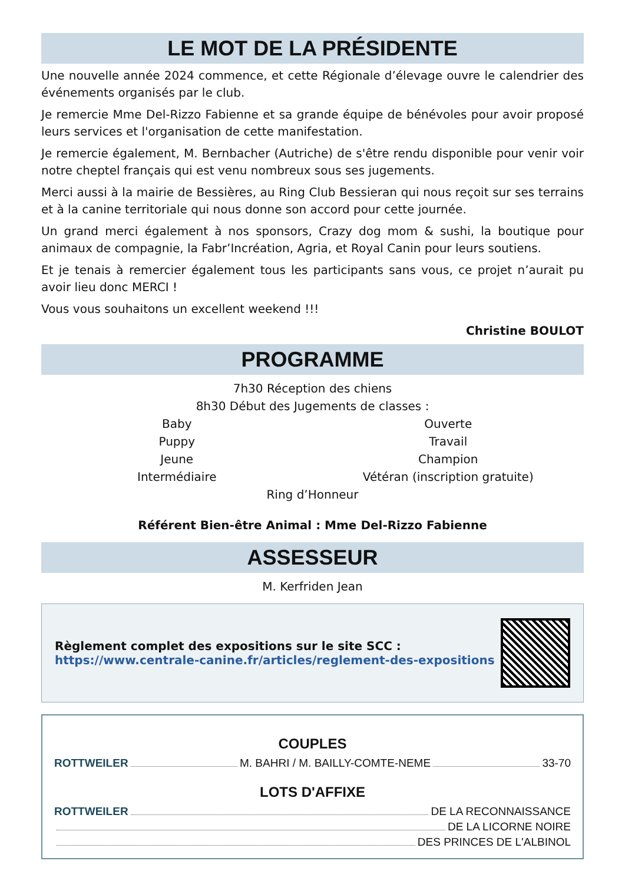LE MOT DE LA PRÉSIDENTE
Une nouvelle année 2024 commence, et cette Régionale d’élevage ouvre le calendrier des événements organisés par le club.
Je remercie Mme Del-Rizzo Fabienne et sa grande équipe de bénévoles pour avoir proposé leurs services et l'organisation de cette manifestation.
Je remercie également, M. Bernbacher (Autriche) de s'être rendu disponible pour venir voir notre cheptel français qui est venu nombreux sous ses jugements.
Merci aussi à la mairie de Bessières, au Ring Club Bessieran qui nous reçoit sur ses terrains et à la canine territoriale qui nous donne son accord pour cette journée.
Un grand merci également à nos sponsors, Crazy dog mom & sushi, la boutique pour animaux de compagnie, la Fabr’Incréation, Agria, et Royal Canin pour leurs soutiens.
Et je tenais à remercier également tous les participants sans vous, ce projet n’aurait pu avoir lieu donc MERCI !
Vous vous souhaitons un excellent weekend !!!
Christine BOULOT
PROGRAMME
7h30 Réception des chiens
8h30 Début des Jugements de classes :
Baby
Puppy
Jeune
Intermédiaire
Ouverte
Travail
Champion
Vétéran (inscription gratuite)
Ring d’Honneur
Référent Bien-être Animal : Mme Del-Rizzo Fabienne
ASSESSEUR
M. Kerfriden Jean
Règlement complet des expositions sur le site SCC :
https://www.centrale-canine.fr/articles/reglement-des-expositions
COUPLES
ROTTWEILER M. BAHRI / M. BAILLY-COMTE-NEME 33-70
LOTS D'AFFIXE
ROTTWEILER DE LA RECONNAISSANCE
DE LA LICORNE NOIRE
DES PRINCES DE L'ALBINOL